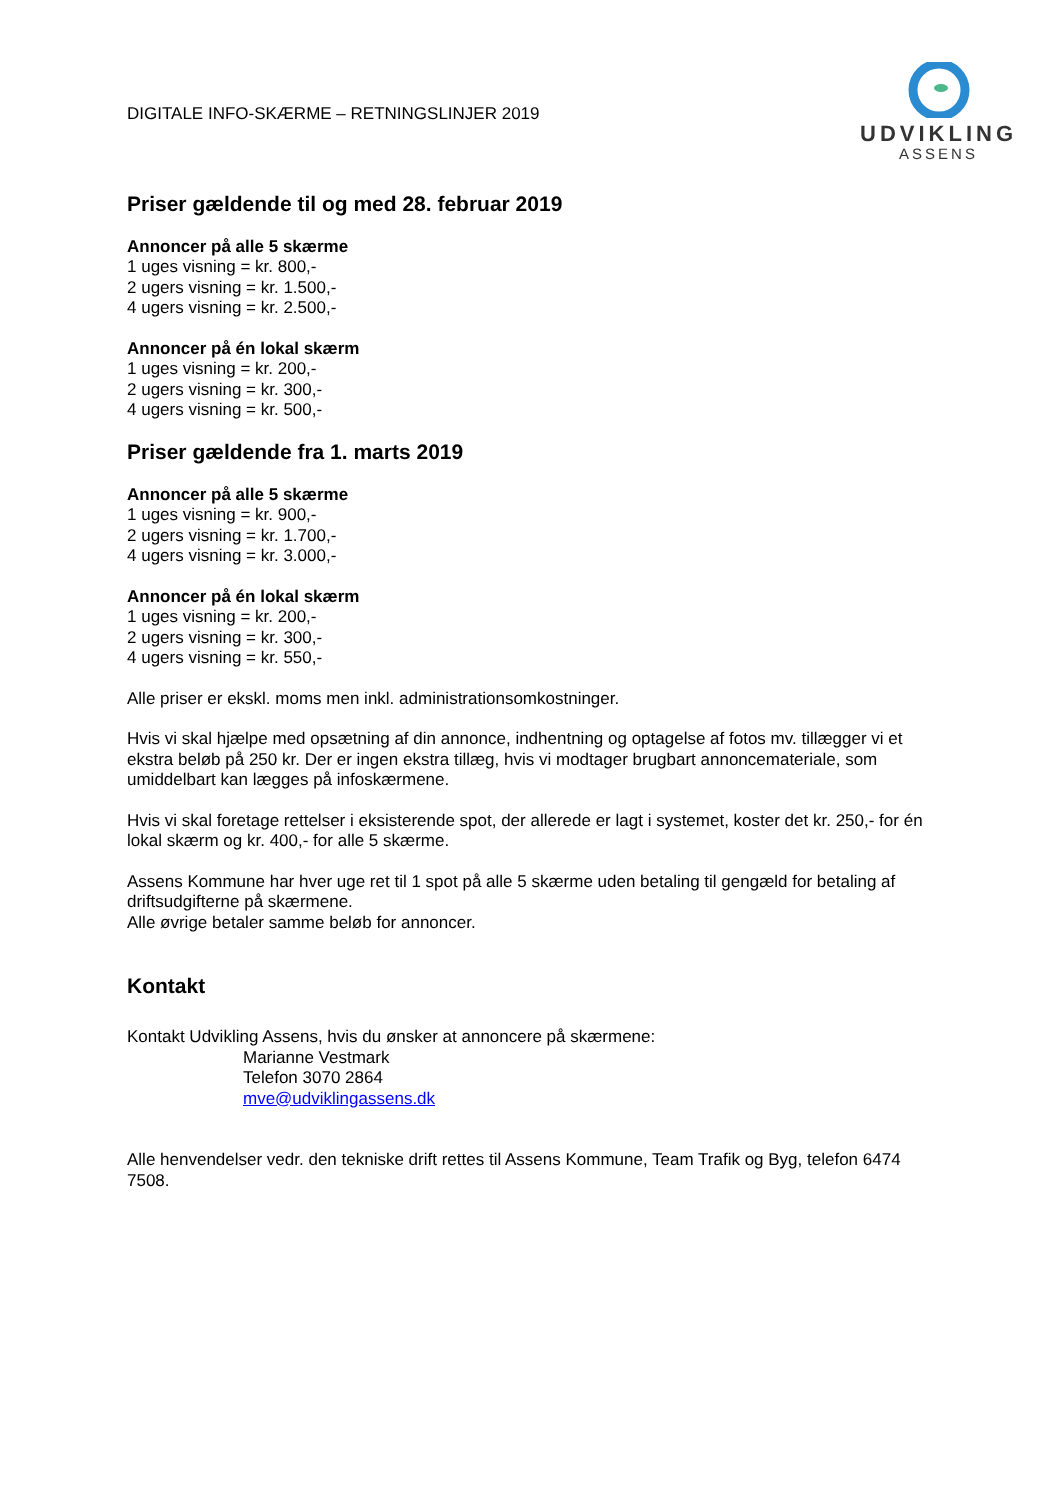DIGITALE INFO-SKÆRME – RETNINGSLINJER 2019
UDVIKLING
ASSENS
Priser gældende til og med 28. februar 2019
Annoncer på alle 5 skærme
1 uges visning = kr. 800,-
2 ugers visning = kr. 1.500,-
4 ugers visning = kr. 2.500,-
Annoncer på én lokal skærm
1 uges visning = kr. 200,-
2 ugers visning = kr. 300,-
4 ugers visning = kr. 500,-
Priser gældende fra 1. marts 2019
Annoncer på alle 5 skærme
1 uges visning = kr. 900,-
2 ugers visning = kr. 1.700,-
4 ugers visning = kr. 3.000,-
Annoncer på én lokal skærm
1 uges visning = kr. 200,-
2 ugers visning = kr. 300,-
4 ugers visning = kr. 550,-
Alle priser er ekskl. moms men inkl. administrationsomkostninger.
Hvis vi skal hjælpe med opsætning af din annonce, indhentning og optagelse af fotos mv. tillægger vi et ekstra beløb på 250 kr. Der er ingen ekstra tillæg, hvis vi modtager brugbart annoncemateriale, som umiddelbart kan lægges på infoskærmene.
Hvis vi skal foretage rettelser i eksisterende spot, der allerede er lagt i systemet, koster det kr. 250,- for én lokal skærm og kr. 400,- for alle 5 skærme.
Assens Kommune har hver uge ret til 1 spot på alle 5 skærme uden betaling til gengæld for betaling af driftsudgifterne på skærmene.
Alle øvrige betaler samme beløb for annoncer.
Kontakt
Kontakt Udvikling Assens, hvis du ønsker at annoncere på skærmene:
Marianne Vestmark
Telefon 3070 2864
mve@udviklingassens.dk
Alle henvendelser vedr. den tekniske drift rettes til Assens Kommune, Team Trafik og Byg, telefon 6474 7508.